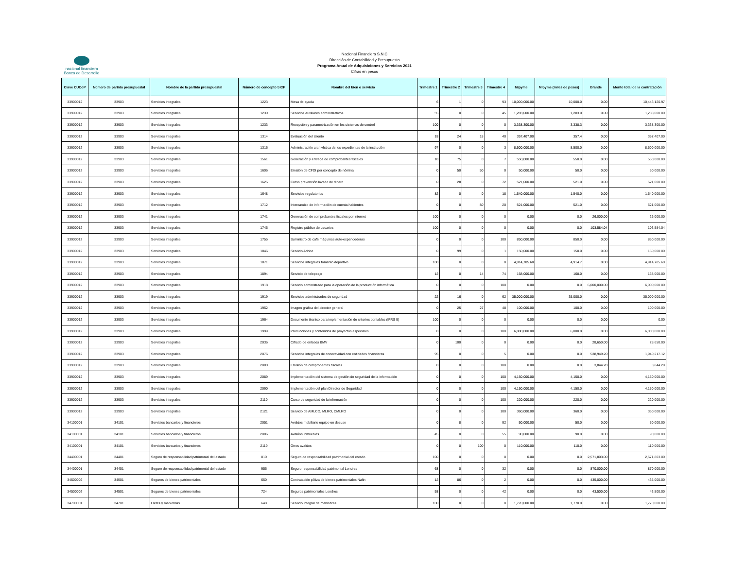nacional financiera
Banca de Desarrollo
Nacional Financiera S.N.C
Dirección de Contabilidad y Presupuesto
Programa Anual de Adquisiciones y Servicios 2021
Cifras en pesos
| Clave CUCoP | Número de partida presupuestal | Nombre de la partida presupuestal | Número de concepto SICP | Nombre del bien o servicio | Trimestre 1 | Trimestre 2 | Trimestre 3 | Trimestre 4 | Mipyme | Mipyme (miles de pesos) | Grande | Monto total de la contratación |
| --- | --- | --- | --- | --- | --- | --- | --- | --- | --- | --- | --- | --- |
| 33900012 | 33903 | Servicios integrales | 1223 | Mesa de ayuda | 6 | 1 | 0 | 93 | 10,000,000.00 | 10,000.0 | 0.00 | 10,443,120.97 |
| 33900012 | 33903 | Servicios integrales | 1230 | Servicios auxiliares administrativos | 55 | 0 | 0 | 45 | 1,283,000.00 | 1,283.0 | 0.00 | 1,283,000.00 |
| 33900012 | 33903 | Servicios integrales | 1233 | Recepción y parametrización en los sistemas de control | 100 | 0 | 0 | 0 | 3,338,300.00 | 3,338.3 | 0.00 | 3,338,300.00 |
| 33900012 | 33903 | Servicios integrales | 1314 | Evaluación del talento | 18 | 24 | 18 | 40 | 357,407.00 | 357.4 | 0.00 | 357,407.00 |
| 33900012 | 33903 | Servicios integrales | 1316 | Administración archivística de los expedientes de la institución | 97 | 0 | 0 | 3 | 8,500,000.00 | 8,500.0 | 0.00 | 8,500,000.00 |
| 33900012 | 33903 | Servicios integrales | 1561 | Generación y entrega de comprobantes fiscales | 18 | 75 | 0 | 7 | 550,000.00 | 550.0 | 0.00 | 550,000.00 |
| 33900012 | 33903 | Servicios integrales | 1606 | Emisión de CFDI por concepto de nómina | 0 | 50 | 50 | 0 | 50,000.00 | 50.0 | 0.00 | 50,000.00 |
| 33900012 | 33903 | Servicios integrales | 1625 | Curso prevención lavado de dinero | 0 | 28 | 0 | 72 | 521,000.00 | 521.0 | 0.00 | 521,000.00 |
| 33900012 | 33903 | Servicios integrales | 1648 | Servicios regulatorios | 82 | 0 | 0 | 18 | 1,540,000.00 | 1,540.0 | 0.00 | 1,540,000.00 |
| 33900012 | 33903 | Servicios integrales | 1712 | Intercambio de información de cuenta-habientes | 0 | 0 | 80 | 20 | 521,000.00 | 521.0 | 0.00 | 521,000.00 |
| 33900012 | 33903 | Servicios integrales | 1741 | Generación de comprobantes fiscales por internet | 100 | 0 | 0 | 0 | 0.00 | 0.0 | 26,000.00 | 26,000.00 |
| 33900012 | 33903 | Servicios integrales | 1746 | Registro público de usuarios | 100 | 0 | 0 | 0 | 0.00 | 0.0 | 103,584.04 | 103,584.04 |
| 33900012 | 33903 | Servicios integrales | 1755 | Suministro de café máquinas auto-expendedoras | 0 | 0 | 0 | 100 | 850,000.00 | 850.0 | 0.00 | 850,000.00 |
| 33900012 | 33903 | Servicios integrales | 1846 | Servicio Adobe | 0 | 99 | 0 | 1 | 150,000.00 | 150.0 | 0.00 | 150,000.00 |
| 33900012 | 33903 | Servicios integrales | 1871 | Servicios integrales fomento deportivo | 100 | 0 | 0 | 0 | 4,914,705.60 | 4,914.7 | 0.00 | 4,914,705.60 |
| 33900012 | 33903 | Servicios integrales | 1894 | Servicio de telepeaje | 12 | 0 | 14 | 74 | 168,000.00 | 168.0 | 0.00 | 168,000.00 |
| 33900012 | 33903 | Servicios integrales | 1918 | Servicio administrado para la operación de la producción informática | 0 | 0 | 0 | 100 | 0.00 | 0.0 | 6,000,000.00 | 6,000,000.00 |
| 33900012 | 33903 | Servicios integrales | 1919 | Servicios administrados de seguridad | 22 | 16 | 0 | 62 | 35,000,000.00 | 35,000.0 | 0.00 | 35,000,000.00 |
| 33900012 | 33903 | Servicios integrales | 1952 | Imagen gráfica del director general | 0 | 25 | 27 | 48 | 100,000.00 | 100.0 | 0.00 | 100,000.00 |
| 33900012 | 33903 | Servicios integrales | 1964 | Documento técnico para implementación de criterios contables (IFRS 9) | 100 | 0 | 0 | 0 | 0.00 | 0.0 | 0.00 | 0.00 |
| 33900012 | 33903 | Servicios integrales | 1999 | Producciones y contenidos de proyectos especiales | 0 | 0 | 0 | 100 | 6,000,000.00 | 6,000.0 | 0.00 | 6,000,000.00 |
| 33900012 | 33903 | Servicios integrales | 2036 | Cifrado de enlaces BMV | 0 | 100 | 0 | 0 | 0.00 | 0.0 | 28,650.00 | 28,650.00 |
| 33900012 | 33903 | Servicios integrales | 2076 | Servicios integrales de conectividad con entidades financieras | 95 | 0 | 0 | 5 | 0.00 | 0.0 | 538,949.20 | 1,940,217.12 |
| 33900012 | 33903 | Servicios integrales | 2080 | Emisión de comprobantes fiscales | 0 | 0 | 0 | 100 | 0.00 | 0.0 | 3,844.28 | 3,844.28 |
| 33900012 | 33903 | Servicios integrales | 2089 | Implementación del sistema de gestión de seguridad de la información | 0 | 0 | 0 | 100 | 4,150,000.00 | 4,150.0 | 0.00 | 4,150,000.00 |
| 33900012 | 33903 | Servicios integrales | 2090 | Implementación del plan Director de Seguridad | 0 | 0 | 0 | 100 | 4,150,000.00 | 4,150.0 | 0.00 | 4,150,000.00 |
| 33900012 | 33903 | Servicios integrales | 2110 | Curso de seguridad de la información | 0 | 0 | 0 | 100 | 220,000.00 | 220.0 | 0.00 | 220,000.00 |
| 33900012 | 33903 | Servicios integrales | 2121 | Servicio de AMLCO, MLRO, DMLRO | 0 | 0 | 0 | 100 | 360,000.00 | 360.0 | 0.00 | 360,000.00 |
| 34100001 | 34101 | Servicios bancarios y financieros | 2051 | Avalúos mobiliario equipo en desuso | 0 | 8 | 0 | 92 | 50,000.00 | 50.0 | 0.00 | 50,000.00 |
| 34100001 | 34101 | Servicios bancarios y financieros | 2086 | Avalúos inmuebles | 45 | 0 | 0 | 55 | 90,000.00 | 90.0 | 0.00 | 90,000.00 |
| 34100001 | 34101 | Servicios bancarios y financieros | 2119 | Otros avalúos | 0 | 0 | 100 | 0 | 110,000.00 | 110.0 | 0.00 | 110,000.00 |
| 34400001 | 34401 | Seguro de responsabilidad patrimonial del estado | 810 | Seguro de responsabilidad patrimonial del estado | 100 | 0 | 0 | 0 | 0.00 | 0.0 | 2,571,803.00 | 2,571,803.00 |
| 34400001 | 34401 | Seguro de responsabilidad patrimonial del estado | 956 | Seguro responsabilidad patrimonial Londres | 68 | 0 | 0 | 32 | 0.00 | 0.0 | 870,000.00 | 870,000.00 |
| 34500002 | 34501 | Seguros de bienes patrimoniales | 650 | Contratación póliza de bienes patrimoniales Nafin | 12 | 86 | 0 | 2 | 0.00 | 0.0 | 435,000.00 | 435,000.00 |
| 34500002 | 34501 | Seguros de bienes patrimoniales | 724 | Seguros patrimoniales Londres | 58 | 0 | 0 | 42 | 0.00 | 0.0 | 43,500.00 | 43,500.00 |
| 34700001 | 34701 | Fletes y maniobras | 648 | Servicio integral de maniobras | 100 | 0 | 0 | 0 | 1,770,000.00 | 1,770.0 | 0.00 | 1,770,000.00 |